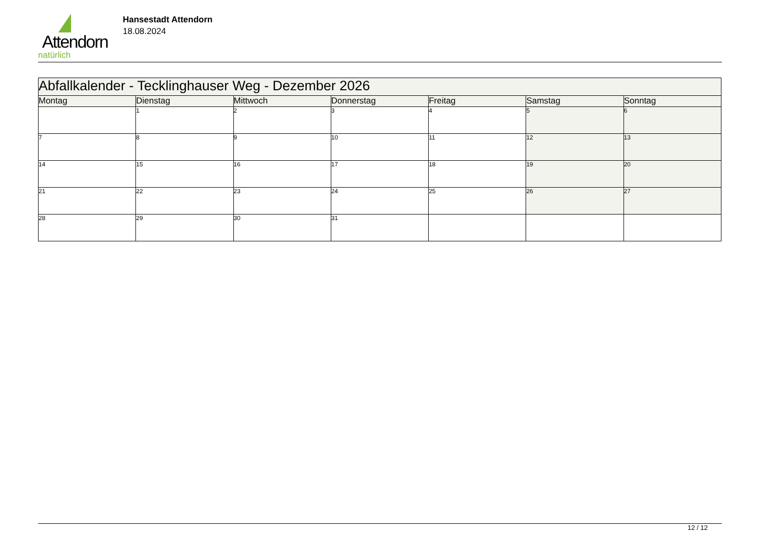Attendorn
natürlich
Hansestadt Attendorn
18.08.2024
| Abfallkalender - Tecklinghauser Weg - Dezember 2026 | | | | | | |
| Montag | Dienstag | Mittwoch | Donnerstag | Freitag | Samstag | Sonntag |
| | 1 | 2 | 3 | 4 | 5 | 6 |
| 7 | 8 | 9 | 10 | 11 | 12 | 13 |
| 14 | 15 | 16 | 17 | 18 | 19 | 20 |
| 21 | 22 | 23 | 24 | 25 | 26 | 27 |
| 28 | 29 | 30 | 31 | | | |
12 / 12